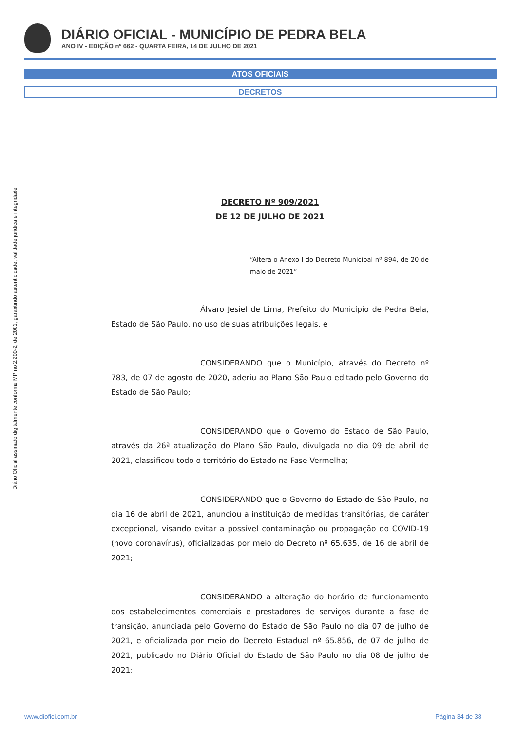Diário Oficial assinado digitalmente conforme MP no 2.200-2, de 2001, garantindo autenticidade, validade jurídica e integridade
DIÁRIO OFICIAL - MUNICÍPIO DE PEDRA BELA
ANO IV - EDIÇÃO nº 662 - QUARTA FEIRA, 14 DE JULHO DE 2021
ATOS OFICIAIS
DECRETOS
DECRETO Nº 909/2021
DE 12 DE JULHO DE 2021
“Altera o Anexo I do Decreto Municipal nº 894, de 20 de maio de 2021”
Álvaro Jesiel de Lima, Prefeito do Município de Pedra Bela, Estado de São Paulo, no uso de suas atribuições legais, e
CONSIDERANDO que o Município, através do Decreto nº 783, de 07 de agosto de 2020, aderiu ao Plano São Paulo editado pelo Governo do Estado de São Paulo;
CONSIDERANDO que o Governo do Estado de São Paulo, através da 26ª atualização do Plano São Paulo, divulgada no dia 09 de abril de 2021, classificou todo o território do Estado na Fase Vermelha;
CONSIDERANDO que o Governo do Estado de São Paulo, no dia 16 de abril de 2021, anunciou a instituição de medidas transitórias, de caráter excepcional, visando evitar a possível contaminação ou propagação do COVID-19 (novo coronavírus), oficializadas por meio do Decreto nº 65.635, de 16 de abril de 2021;
CONSIDERANDO a alteração do horário de funcionamento dos estabelecimentos comerciais e prestadores de serviços durante a fase de transição, anunciada pelo Governo do Estado de São Paulo no dia 07 de julho de 2021, e oficializada por meio do Decreto Estadual nº 65.856, de 07 de julho de 2021, publicado no Diário Oficial do Estado de São Paulo no dia 08 de julho de 2021;
www.diofici.com.br Página 34 de 38